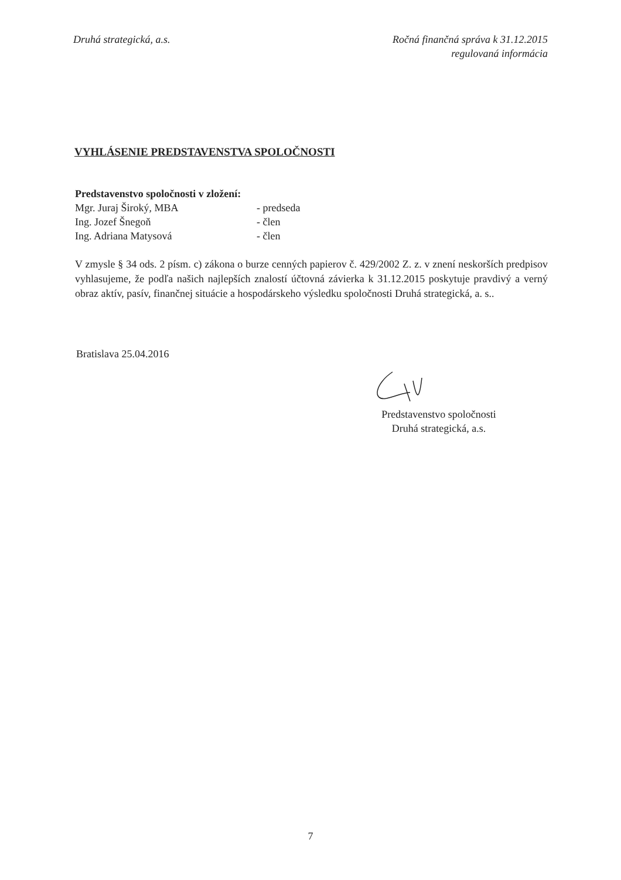Druhá strategická, a.s. Ročná finančná správa k 31.12.2015
regulovaná informácia
VYHLÁSENIE PREDSTAVENSTVA SPOLOČNOSTI
Predstavenstvo spoločnosti v zložení:
| Mgr. Juraj Široký, MBA | - predseda |
| Ing. Jozef Šnegoň | - člen |
| Ing. Adriana Matysová | - člen |
V zmysle § 34 ods. 2 písm. c) zákona o burze cenných papierov č. 429/2002 Z. z. v znení neskorších predpisov vyhlasujeme, že podľa našich najlepších znalostí účtovná závierka k 31.12.2015 poskytuje pravdivý a verný obraz aktív, pasív, finančnej situácie a hospodárskeho výsledku spoločnosti Druhá strategická, a. s..
Bratislava 25.04.2016
Predstavenstvo spoločnosti
Druhá strategická, a.s.
7